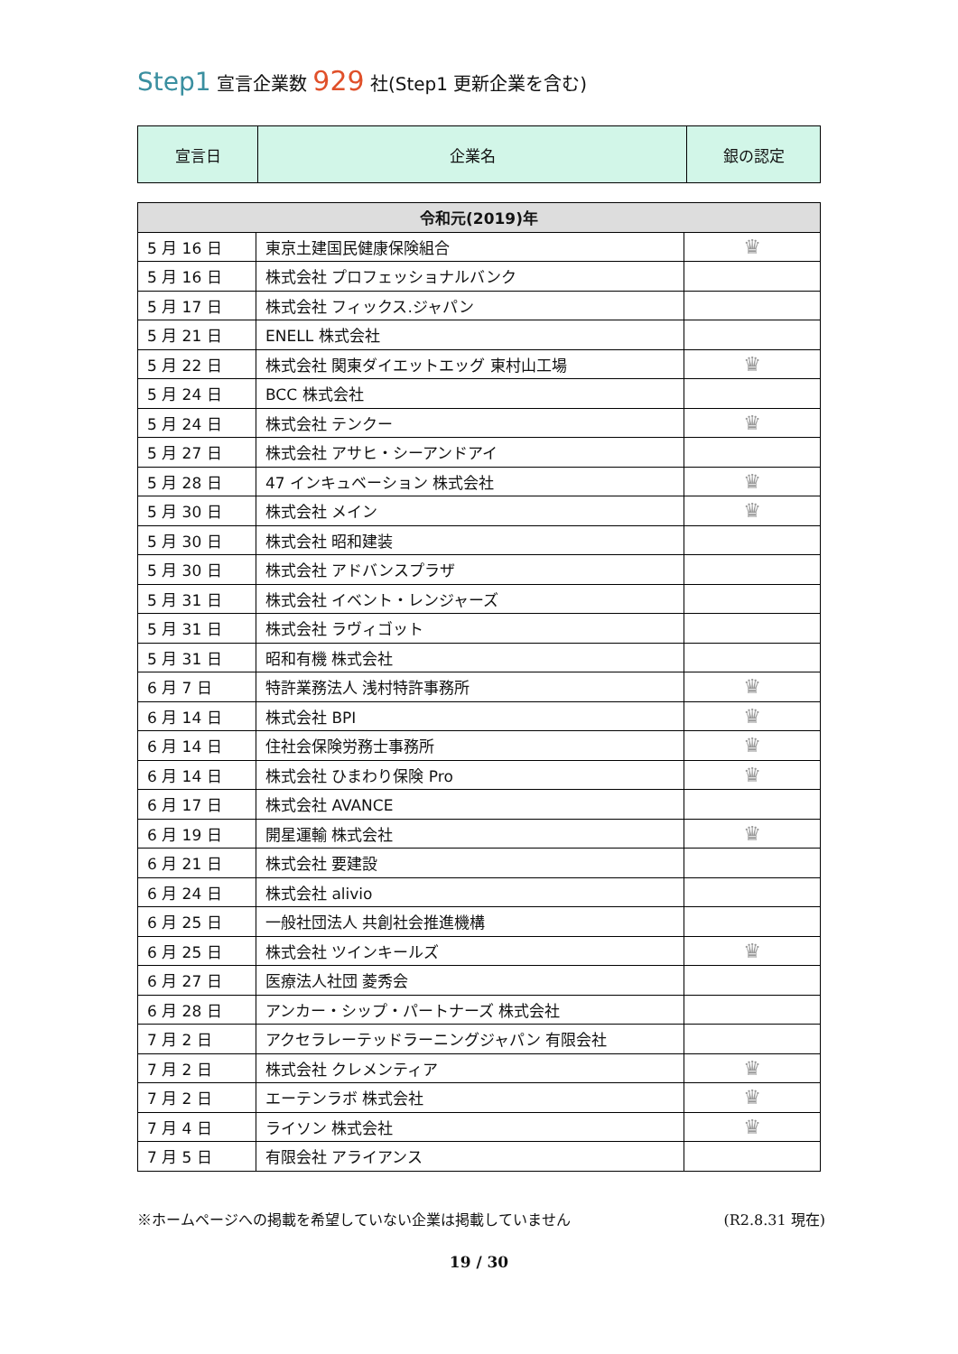Step1 宣言企業数 929 社(Step1 更新企業を含む)
| 宣言日 | 企業名 | 銀の認定 |
| --- | --- | --- |
| 令和元(2019)年 | | |
| 5 月 16 日 | 東京土建国民健康保険組合 | ♛ |
| 5 月 16 日 | 株式会社 プロフェッショナルバンク | |
| 5 月 17 日 | 株式会社 フィックス.ジャパン | |
| 5 月 21 日 | ENELL 株式会社 | |
| 5 月 22 日 | 株式会社 関東ダイエットエッグ 東村山工場 | ♛ |
| 5 月 24 日 | BCC 株式会社 | |
| 5 月 24 日 | 株式会社 テンクー | ♛ |
| 5 月 27 日 | 株式会社 アサヒ・シーアンドアイ | |
| 5 月 28 日 | 47 インキュベーション 株式会社 | ♛ |
| 5 月 30 日 | 株式会社 メイン | ♛ |
| 5 月 30 日 | 株式会社 昭和建装 | |
| 5 月 30 日 | 株式会社 アドバンスプラザ | |
| 5 月 31 日 | 株式会社 イベント・レンジャーズ | |
| 5 月 31 日 | 株式会社 ラヴィゴット | |
| 5 月 31 日 | 昭和有機 株式会社 | |
| 6 月 7 日 | 特許業務法人 浅村特許事務所 | ♛ |
| 6 月 14 日 | 株式会社 BPI | ♛ |
| 6 月 14 日 | 住社会保険労務士事務所 | ♛ |
| 6 月 14 日 | 株式会社 ひまわり保険 Pro | ♛ |
| 6 月 17 日 | 株式会社 AVANCE | |
| 6 月 19 日 | 開星運輸 株式会社 | ♛ |
| 6 月 21 日 | 株式会社 要建設 | |
| 6 月 24 日 | 株式会社 alivio | |
| 6 月 25 日 | 一般社団法人 共創社会推進機構 | |
| 6 月 25 日 | 株式会社 ツインキールズ | ♛ |
| 6 月 27 日 | 医療法人社団 菱秀会 | |
| 6 月 28 日 | アンカー・シップ・パートナーズ 株式会社 | |
| 7 月 2 日 | アクセラレーテッドラーニングジャパン 有限会社 | |
| 7 月 2 日 | 株式会社 クレメンティア | ♛ |
| 7 月 2 日 | エーテンラボ 株式会社 | ♛ |
| 7 月 4 日 | ライソン 株式会社 | ♛ |
| 7 月 5 日 | 有限会社 アライアンス | |
※ホームページへの掲載を希望していない企業は掲載していません (R2.8.31 現在)
19 / 30